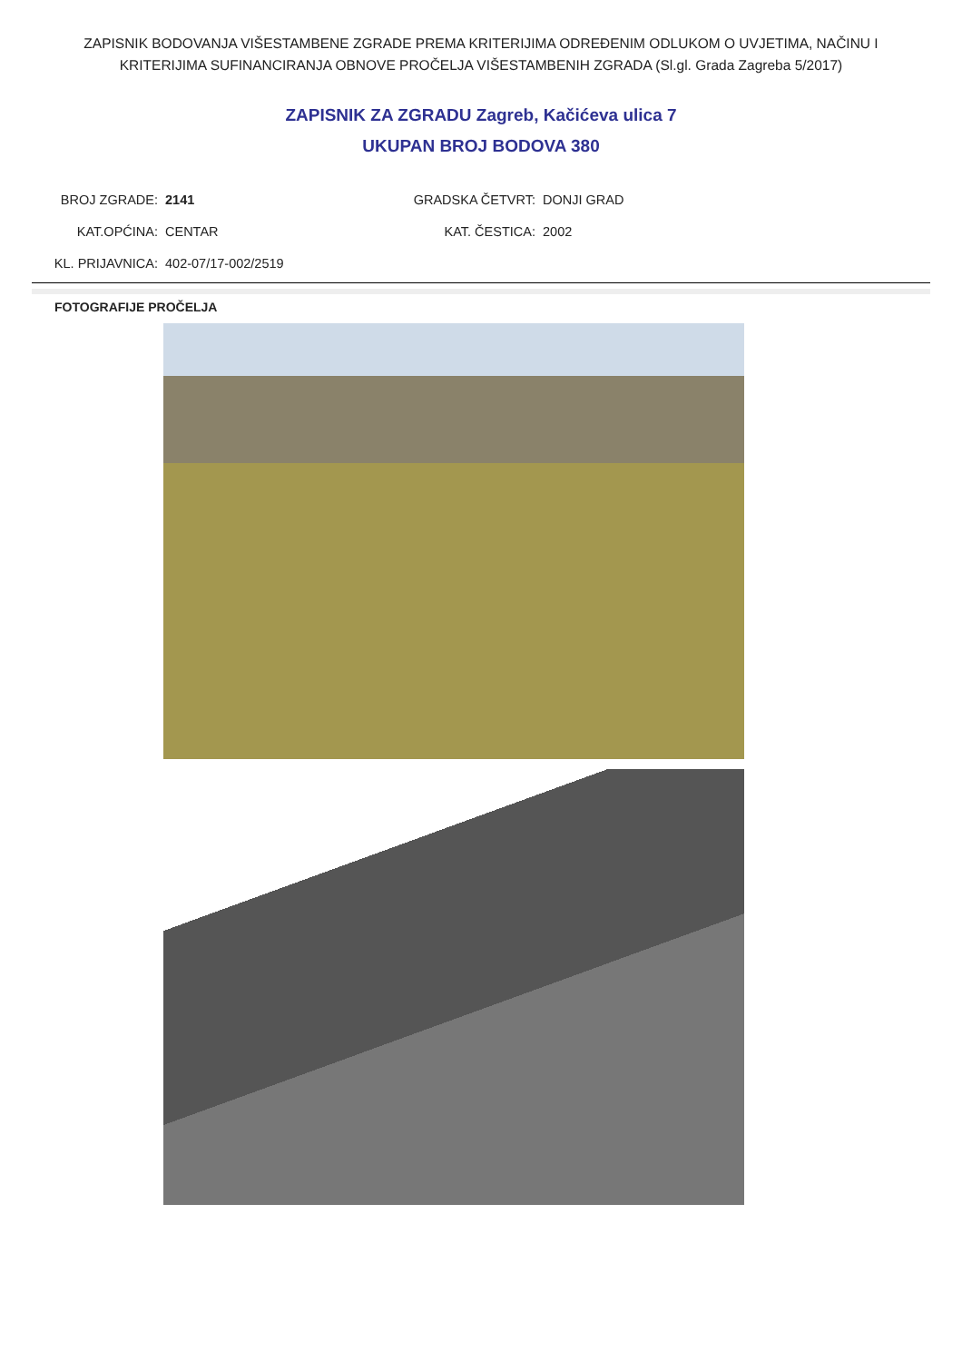ZAPISNIK BODOVANJA VIŠESTAMBENE ZGRADE PREMA KRITERIJIMA ODREĐENIM ODLUKOM O UVJETIMA, NAČINU I KRITERIJIMA SUFINANCIRANJA OBNOVE PROČELJA VIŠESTAMBENIH ZGRADA (Sl.gl. Grada Zagreba 5/2017)
ZAPISNIK ZA ZGRADU Zagreb, Kačićeva ulica 7
UKUPAN BROJ BODOVA 380
| BROJ ZGRADE: | 2141 | GRADSKA ČETVRT: | DONJI GRAD |
| KAT.OPĆINA: | CENTAR | KAT. ČESTICA: | 2002 |
| KL. PRIJAVNICA: | 402-07/17-002/2519 | | |
FOTOGRAFIJE PROČELJA